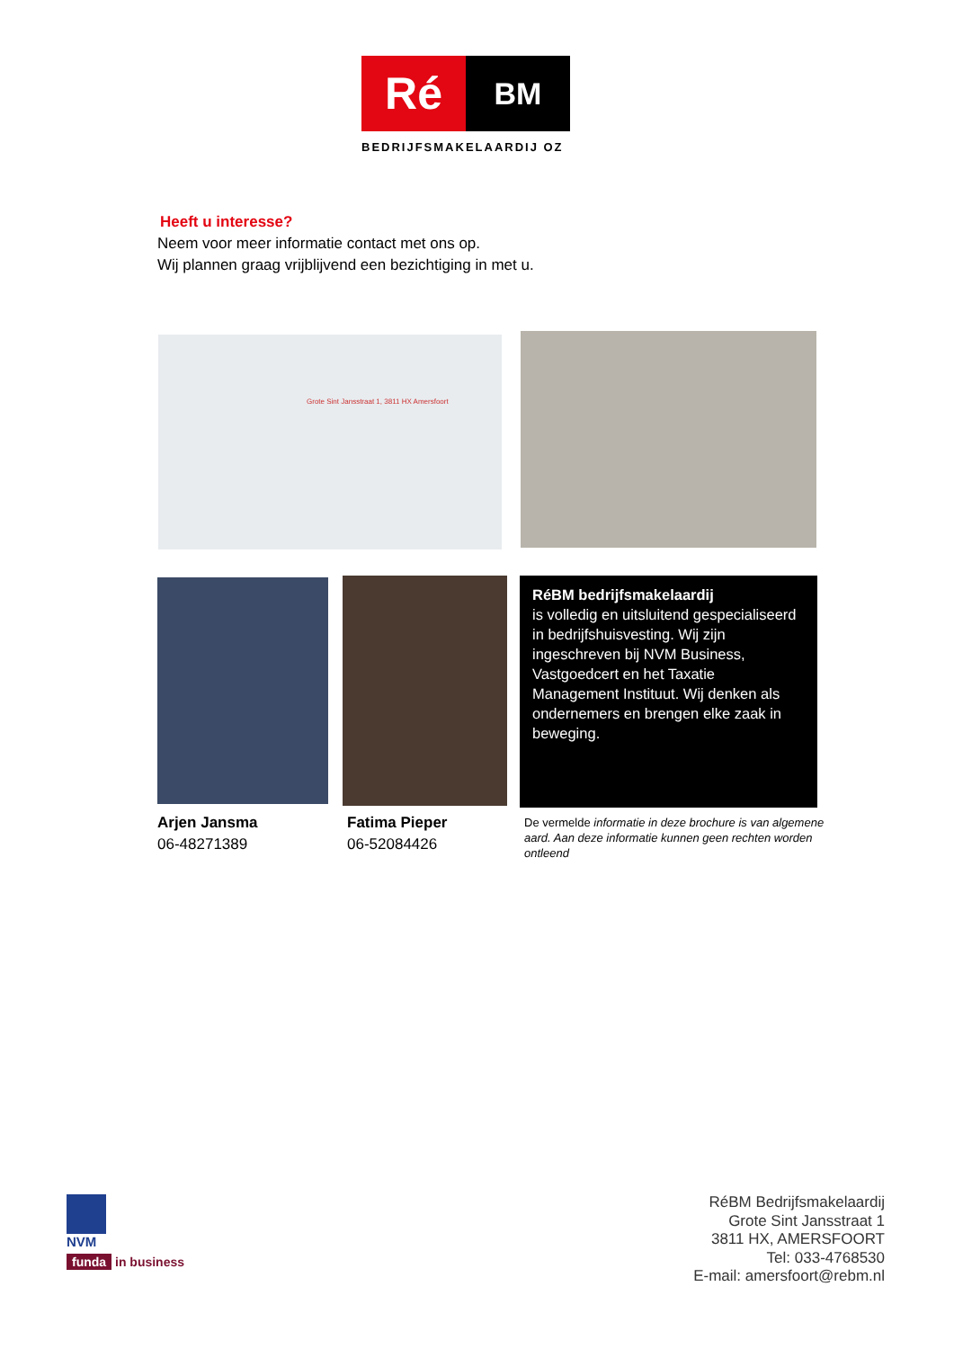Ré
BM
BEDRIJFSMAKELAARDIJ OZ
Heeft u interesse?
Neem voor meer informatie contact met ons op.
Wij plannen graag vrijblijvend een bezichtiging in met u.
Grote Sint Jansstraat 1, 3811 HX Amersfoort
RéBM bedrijfsmakelaardij
is volledig en uitsluitend gespecialiseerd in bedrijfshuisvesting. Wij zijn ingeschreven bij NVM Business, Vastgoedcert en het Taxatie Management Instituut. Wij denken als ondernemers en brengen elke zaak in beweging.
Arjen Jansma
06-48271389
Fatima Pieper
06-52084426
De vermelde informatie in deze brochure is van algemene aard. Aan deze informatie kunnen geen rechten worden ontleend
NVM
funda in business
RéBM Bedrijfsmakelaardij
Grote Sint Jansstraat 1
3811 HX, AMERSFOORT
Tel: 033-4768530
E-mail: amersfoort@rebm.nl